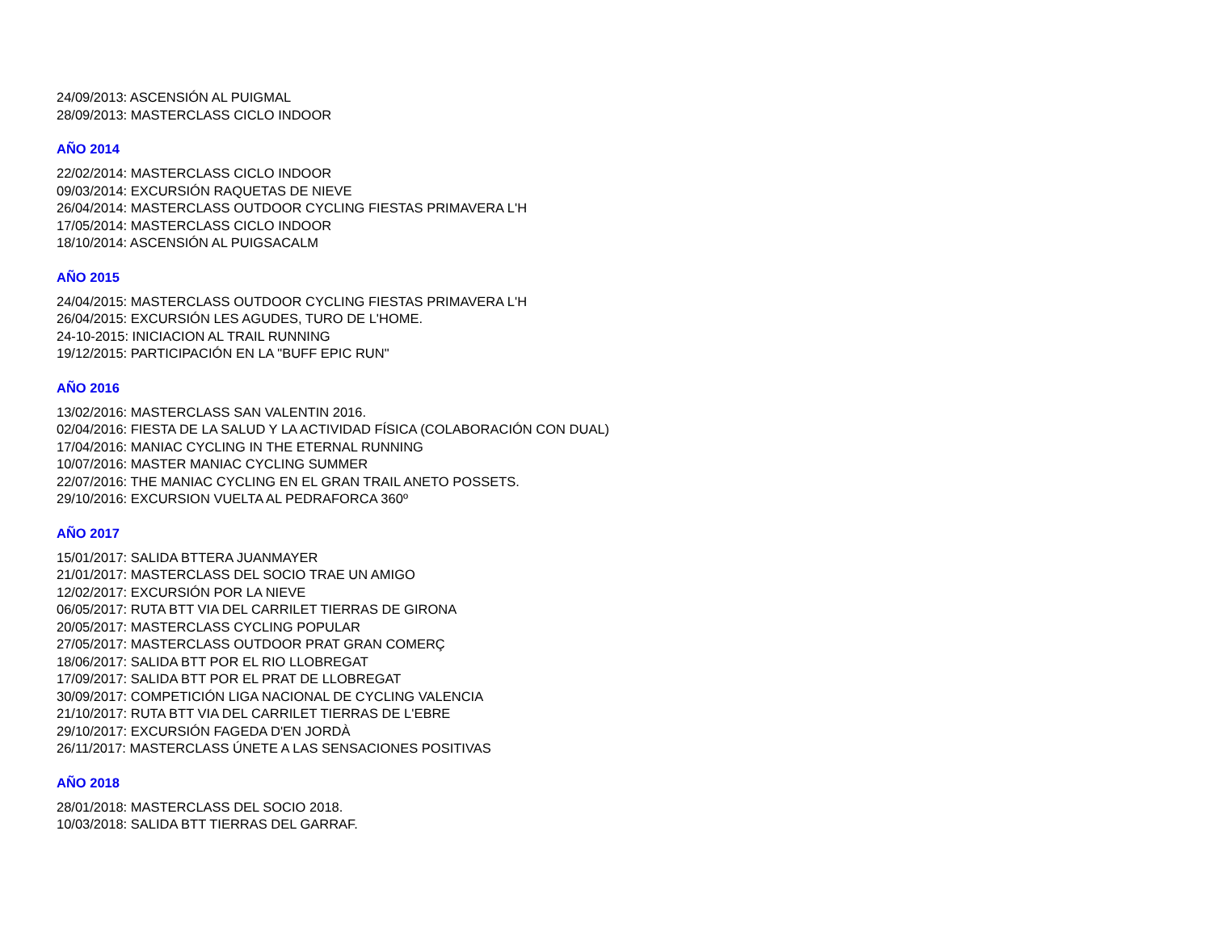24/09/2013: ASCENSIÓN AL PUIGMAL
28/09/2013: MASTERCLASS CICLO INDOOR
AÑO 2014
22/02/2014: MASTERCLASS CICLO INDOOR
09/03/2014: EXCURSIÓN RAQUETAS DE NIEVE
26/04/2014: MASTERCLASS OUTDOOR CYCLING FIESTAS PRIMAVERA L'H
17/05/2014: MASTERCLASS CICLO INDOOR
18/10/2014: ASCENSIÓN AL PUIGSACALM
AÑO 2015
24/04/2015: MASTERCLASS OUTDOOR CYCLING FIESTAS PRIMAVERA L'H
26/04/2015: EXCURSIÓN LES AGUDES, TURO DE L'HOME.
24-10-2015: INICIACION AL TRAIL RUNNING
19/12/2015: PARTICIPACIÓN EN LA "BUFF EPIC RUN"
AÑO 2016
13/02/2016: MASTERCLASS SAN VALENTIN 2016.
02/04/2016: FIESTA DE LA SALUD Y LA ACTIVIDAD FÍSICA (COLABORACIÓN CON DUAL)
17/04/2016: MANIAC CYCLING IN THE ETERNAL RUNNING
10/07/2016: MASTER MANIAC CYCLING SUMMER
22/07/2016: THE MANIAC CYCLING EN EL GRAN TRAIL ANETO POSSETS.
29/10/2016: EXCURSION VUELTA AL PEDRAFORCA 360º
AÑO 2017
15/01/2017: SALIDA BTTERA JUANMAYER
21/01/2017: MASTERCLASS DEL SOCIO TRAE UN AMIGO
12/02/2017: EXCURSIÓN POR LA NIEVE
06/05/2017: RUTA BTT VIA DEL CARRILET TIERRAS DE GIRONA
20/05/2017: MASTERCLASS CYCLING POPULAR
27/05/2017: MASTERCLASS OUTDOOR PRAT GRAN COMERÇ
18/06/2017: SALIDA BTT POR EL RIO LLOBREGAT
17/09/2017: SALIDA BTT POR EL PRAT DE LLOBREGAT
30/09/2017: COMPETICIÓN LIGA NACIONAL DE CYCLING VALENCIA
21/10/2017: RUTA BTT VIA DEL CARRILET TIERRAS DE L'EBRE
29/10/2017: EXCURSIÓN FAGEDA D'EN JORDÀ
26/11/2017: MASTERCLASS ÚNETE A LAS SENSACIONES POSITIVAS
AÑO 2018
28/01/2018: MASTERCLASS DEL SOCIO 2018.
10/03/2018: SALIDA BTT TIERRAS DEL GARRAF.